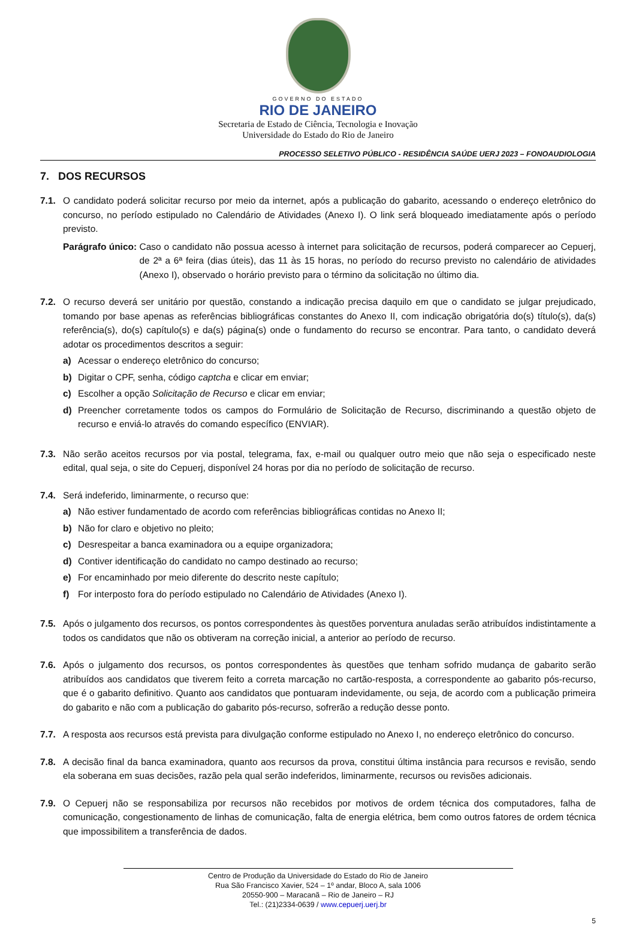GOVERNO DO ESTADO
RIO DE JANEIRO
Secretaria de Estado de Ciência, Tecnologia e Inovação
Universidade do Estado do Rio de Janeiro
PROCESSO SELETIVO PÚBLICO - RESIDÊNCIA SAÚDE UERJ 2023 – FONOAUDIOLOGIA
7. DOS RECURSOS
7.1. O candidato poderá solicitar recurso por meio da internet, após a publicação do gabarito, acessando o endereço eletrônico do concurso, no período estipulado no Calendário de Atividades (Anexo I). O link será bloqueado imediatamente após o período previsto.
Parágrafo único: Caso o candidato não possua acesso à internet para solicitação de recursos, poderá comparecer ao Cepuerj, de 2ª a 6ª feira (dias úteis), das 11 às 15 horas, no período do recurso previsto no calendário de atividades (Anexo I), observado o horário previsto para o término da solicitação no último dia.
7.2. O recurso deverá ser unitário por questão, constando a indicação precisa daquilo em que o candidato se julgar prejudicado, tomando por base apenas as referências bibliográficas constantes do Anexo II, com indicação obrigatória do(s) título(s), da(s) referência(s), do(s) capítulo(s) e da(s) página(s) onde o fundamento do recurso se encontrar. Para tanto, o candidato deverá adotar os procedimentos descritos a seguir:
a) Acessar o endereço eletrônico do concurso;
b) Digitar o CPF, senha, código captcha e clicar em enviar;
c) Escolher a opção Solicitação de Recurso e clicar em enviar;
d) Preencher corretamente todos os campos do Formulário de Solicitação de Recurso, discriminando a questão objeto de recurso e enviá-lo através do comando específico (ENVIAR).
7.3. Não serão aceitos recursos por via postal, telegrama, fax, e-mail ou qualquer outro meio que não seja o especificado neste edital, qual seja, o site do Cepuerj, disponível 24 horas por dia no período de solicitação de recurso.
7.4. Será indeferido, liminarmente, o recurso que:
a) Não estiver fundamentado de acordo com referências bibliográficas contidas no Anexo II;
b) Não for claro e objetivo no pleito;
c) Desrespeitar a banca examinadora ou a equipe organizadora;
d) Contiver identificação do candidato no campo destinado ao recurso;
e) For encaminhado por meio diferente do descrito neste capítulo;
f) For interposto fora do período estipulado no Calendário de Atividades (Anexo I).
7.5. Após o julgamento dos recursos, os pontos correspondentes às questões porventura anuladas serão atribuídos indistintamente a todos os candidatos que não os obtiveram na correção inicial, a anterior ao período de recurso.
7.6. Após o julgamento dos recursos, os pontos correspondentes às questões que tenham sofrido mudança de gabarito serão atribuídos aos candidatos que tiverem feito a correta marcação no cartão-resposta, a correspondente ao gabarito pós-recurso, que é o gabarito definitivo. Quanto aos candidatos que pontuaram indevidamente, ou seja, de acordo com a publicação primeira do gabarito e não com a publicação do gabarito pós-recurso, sofrerão a redução desse ponto.
7.7. A resposta aos recursos está prevista para divulgação conforme estipulado no Anexo I, no endereço eletrônico do concurso.
7.8. A decisão final da banca examinadora, quanto aos recursos da prova, constitui última instância para recursos e revisão, sendo ela soberana em suas decisões, razão pela qual serão indeferidos, liminarmente, recursos ou revisões adicionais.
7.9. O Cepuerj não se responsabiliza por recursos não recebidos por motivos de ordem técnica dos computadores, falha de comunicação, congestionamento de linhas de comunicação, falta de energia elétrica, bem como outros fatores de ordem técnica que impossibilitem a transferência de dados.
Centro de Produção da Universidade do Estado do Rio de Janeiro
Rua São Francisco Xavier, 524 – 1º andar, Bloco A, sala 1006
20550-900 – Maracanã – Rio de Janeiro – RJ
Tel.: (21)2334-0639 / www.cepuerj.uerj.br
5